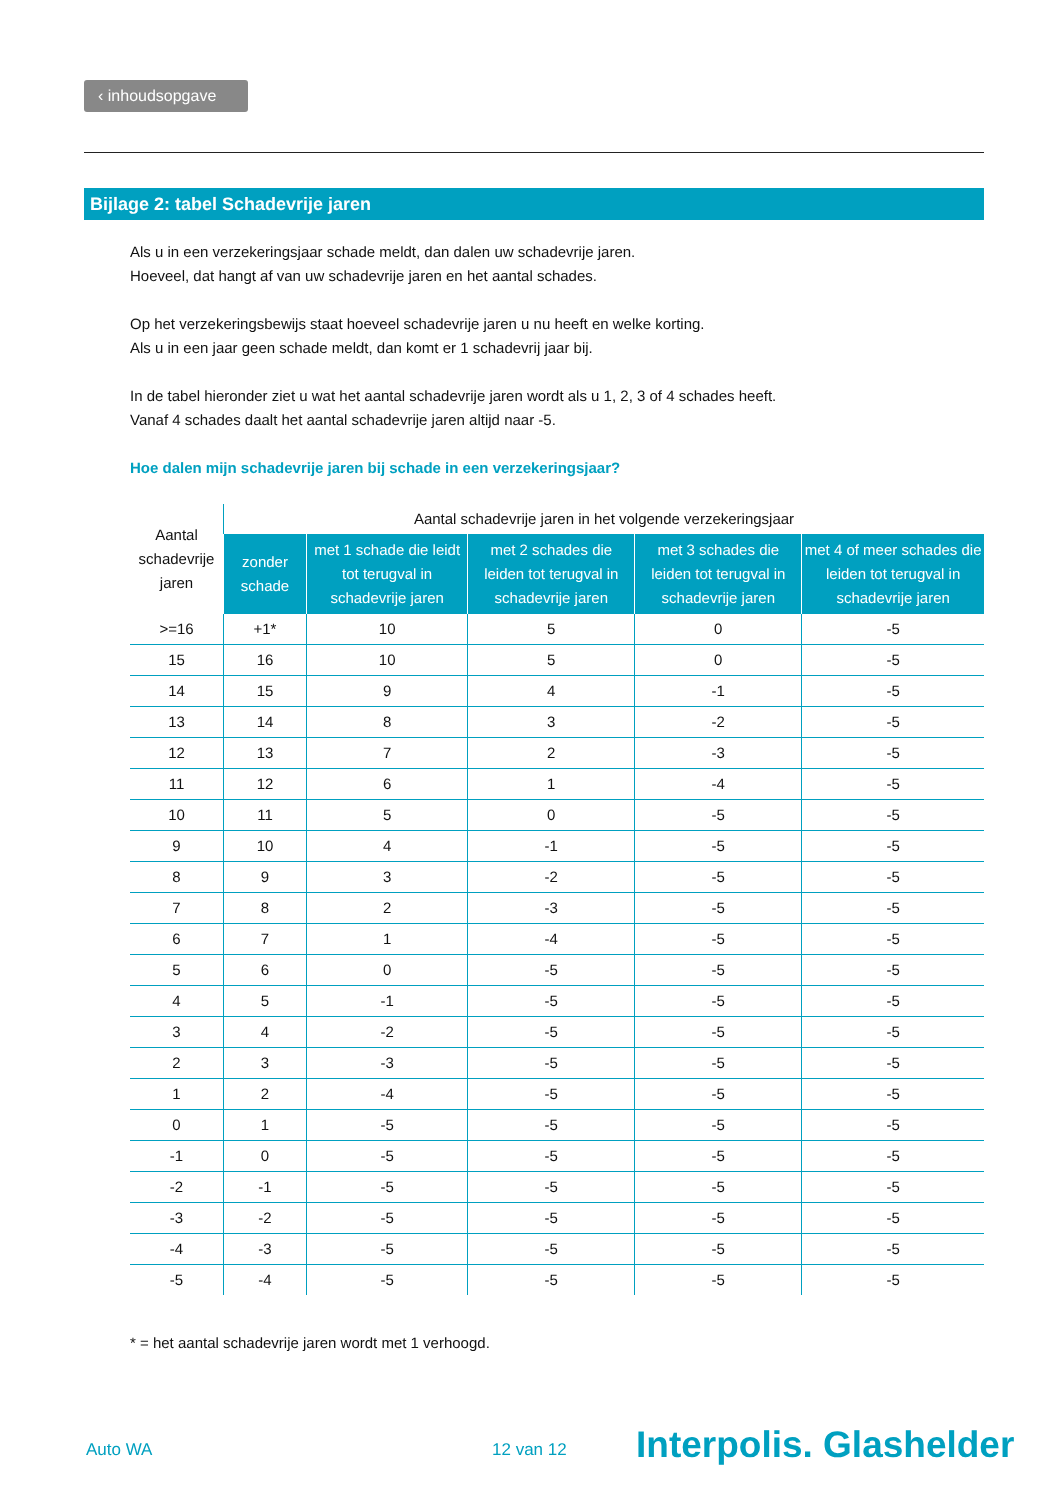‹ inhoudsopgave
Bijlage 2: tabel Schadevrije jaren
Als u in een verzekeringsjaar schade meldt, dan dalen uw schadevrije jaren.
Hoeveel, dat hangt af van uw schadevrije jaren en het aantal schades.
Op het verzekeringsbewijs staat hoeveel schadevrije jaren u nu heeft en welke korting.
Als u in een jaar geen schade meldt, dan komt er 1 schadevrij jaar bij.
In de tabel hieronder ziet u wat het aantal schadevrije jaren wordt als u 1, 2, 3 of 4 schades heeft.
Vanaf 4 schades daalt het aantal schadevrije jaren altijd naar -5.
Hoe dalen mijn schadevrije jaren bij schade in een verzekeringsjaar?
| Aantal schadevrije jaren | Aantal schadevrije jaren in het volgende verzekeringsjaar | | | | |
| --- | --- | --- | --- | --- | --- |
| | zonder schade | met 1 schade die leidt tot terugval in schadevrije jaren | met 2 schades die leiden tot terugval in schadevrije jaren | met 3 schades die leiden tot terugval in schadevrije jaren | met 4 of meer schades die leiden tot terugval in schadevrije jaren |
| >=16 | +1* | 10 | 5 | 0 | -5 |
| 15 | 16 | 10 | 5 | 0 | -5 |
| 14 | 15 | 9 | 4 | -1 | -5 |
| 13 | 14 | 8 | 3 | -2 | -5 |
| 12 | 13 | 7 | 2 | -3 | -5 |
| 11 | 12 | 6 | 1 | -4 | -5 |
| 10 | 11 | 5 | 0 | -5 | -5 |
| 9 | 10 | 4 | -1 | -5 | -5 |
| 8 | 9 | 3 | -2 | -5 | -5 |
| 7 | 8 | 2 | -3 | -5 | -5 |
| 6 | 7 | 1 | -4 | -5 | -5 |
| 5 | 6 | 0 | -5 | -5 | -5 |
| 4 | 5 | -1 | -5 | -5 | -5 |
| 3 | 4 | -2 | -5 | -5 | -5 |
| 2 | 3 | -3 | -5 | -5 | -5 |
| 1 | 2 | -4 | -5 | -5 | -5 |
| 0 | 1 | -5 | -5 | -5 | -5 |
| -1 | 0 | -5 | -5 | -5 | -5 |
| -2 | -1 | -5 | -5 | -5 | -5 |
| -3 | -2 | -5 | -5 | -5 | -5 |
| -4 | -3 | -5 | -5 | -5 | -5 |
| -5 | -4 | -5 | -5 | -5 | -5 |
* = het aantal schadevrije jaren wordt met 1 verhoogd.
Auto WA 12 van 12 Interpolis. Glashelder